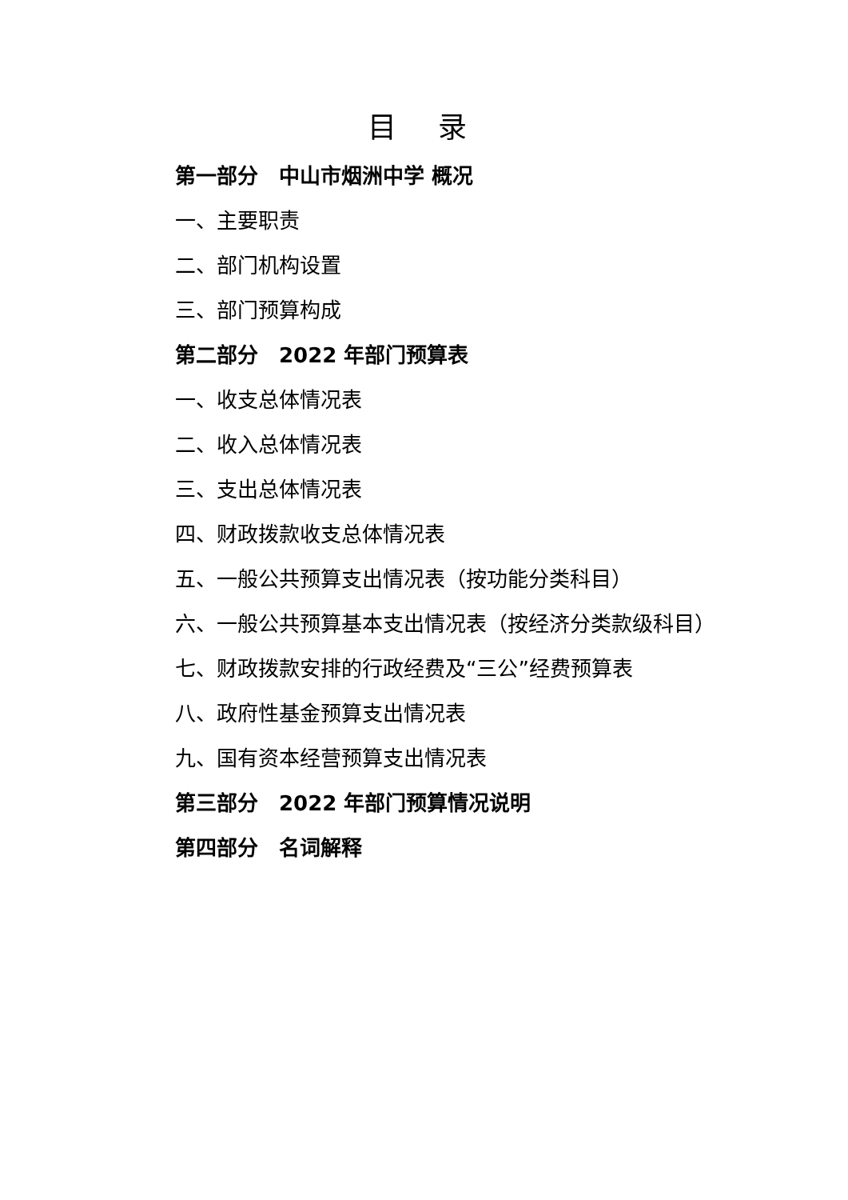目 录
第一部分　中山市烟洲中学 概况
一、主要职责
二、部门机构设置
三、部门预算构成
第二部分　2022 年部门预算表
一、收支总体情况表
二、收入总体情况表
三、支出总体情况表
四、财政拨款收支总体情况表
五、一般公共预算支出情况表（按功能分类科目）
六、一般公共预算基本支出情况表（按经济分类款级科目）
七、财政拨款安排的行政经费及“三公”经费预算表
八、政府性基金预算支出情况表
九、国有资本经营预算支出情况表
第三部分　2022 年部门预算情况说明
第四部分　名词解释